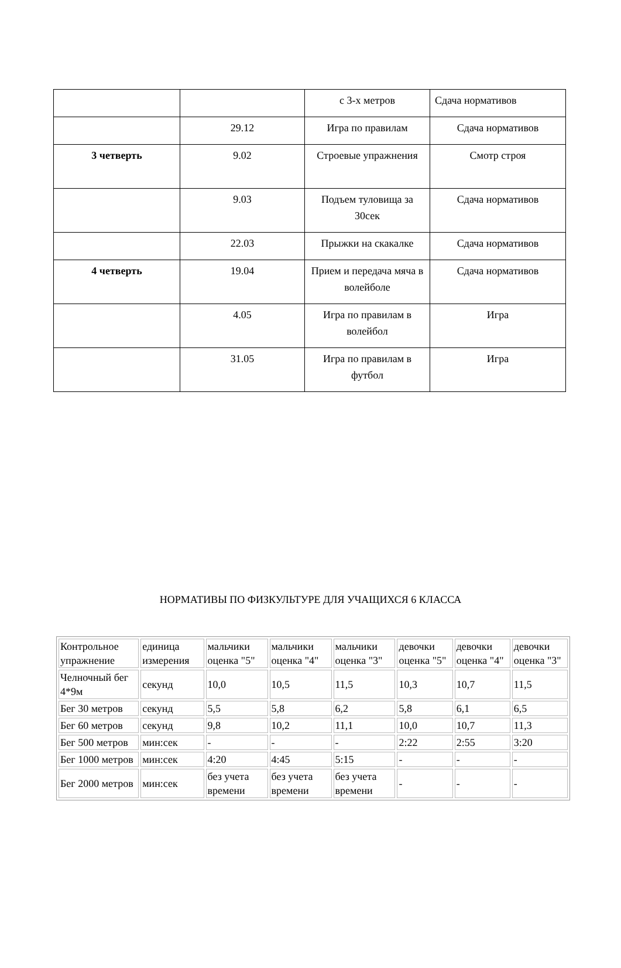| | | с 3-х метров | Сдача нормативов |
| | 29.12 | Игра по правилам | Сдача нормативов |
| 3 четверть | 9.02 | Строевые упражнения | Смотр строя |
| | 9.03 | Подъем туловища за 30сек | Сдача нормативов |
| | 22.03 | Прыжки на скакалке | Сдача нормативов |
| 4 четверть | 19.04 | Прием и передача мяча в волейболе | Сдача нормативов |
| | 4.05 | Игра по правилам в волейбол | Игра |
| | 31.05 | Игра по правилам в футбол | Игра |
НОРМАТИВЫ ПО ФИЗКУЛЬТУРЕ ДЛЯ УЧАЩИХСЯ 6 КЛАССА
| Контрольное упражнение | единица измерения | мальчики оценка "5" | мальчики оценка "4" | мальчики оценка "3" | девочки оценка "5" | девочки оценка "4" | девочки оценка "3" |
| Челночный бег 4*9м | секунд | 10,0 | 10,5 | 11,5 | 10,3 | 10,7 | 11,5 |
| Бег 30 метров | секунд | 5,5 | 5,8 | 6,2 | 5,8 | 6,1 | 6,5 |
| Бег 60 метров | секунд | 9,8 | 10,2 | 11,1 | 10,0 | 10,7 | 11,3 |
| Бег 500 метров | мин:сек | - | - | - | 2:22 | 2:55 | 3:20 |
| Бег 1000 метров | мин:сек | 4:20 | 4:45 | 5:15 | - | - | - |
| Бег 2000 метров | мин:сек | без учета времени | без учета времени | без учета времени | - | - | - |